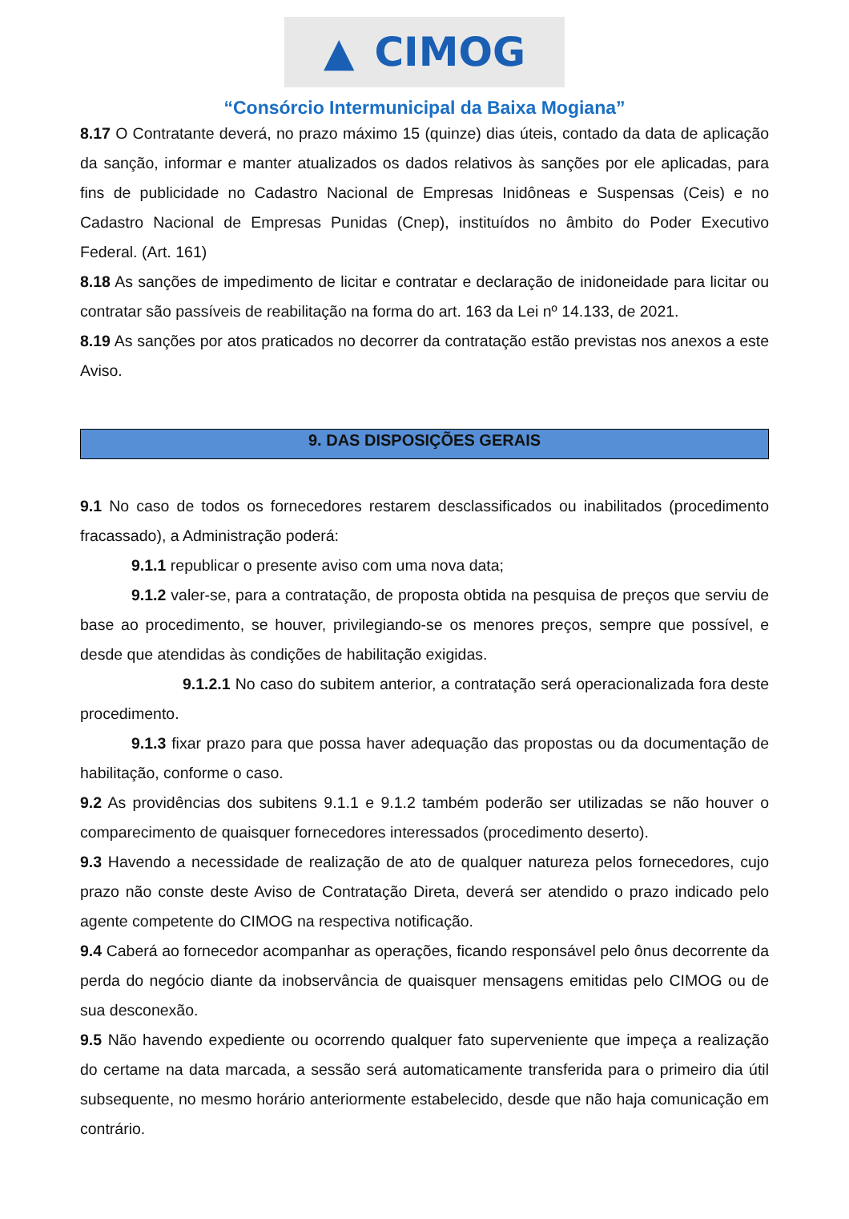▲ CIMOG
“Consórcio Intermunicipal da Baixa Mogiana”
8.17 O Contratante deverá, no prazo máximo 15 (quinze) dias úteis, contado da data de aplicação da sanção, informar e manter atualizados os dados relativos às sanções por ele aplicadas, para fins de publicidade no Cadastro Nacional de Empresas Inidôneas e Suspensas (Ceis) e no Cadastro Nacional de Empresas Punidas (Cnep), instituídos no âmbito do Poder Executivo Federal. (Art. 161)
8.18 As sanções de impedimento de licitar e contratar e declaração de inidoneidade para licitar ou contratar são passíveis de reabilitação na forma do art. 163 da Lei nº 14.133, de 2021.
8.19 As sanções por atos praticados no decorrer da contratação estão previstas nos anexos a este Aviso.
9. DAS DISPOSIÇÕES GERAIS
9.1 No caso de todos os fornecedores restarem desclassificados ou inabilitados (procedimento fracassado), a Administração poderá:
9.1.1 republicar o presente aviso com uma nova data;
9.1.2 valer-se, para a contratação, de proposta obtida na pesquisa de preços que serviu de base ao procedimento, se houver, privilegiando-se os menores preços, sempre que possível, e desde que atendidas às condições de habilitação exigidas.
9.1.2.1 No caso do subitem anterior, a contratação será operacionalizada fora deste procedimento.
9.1.3 fixar prazo para que possa haver adequação das propostas ou da documentação de habilitação, conforme o caso.
9.2 As providências dos subitens 9.1.1 e 9.1.2 também poderão ser utilizadas se não houver o comparecimento de quaisquer fornecedores interessados (procedimento deserto).
9.3 Havendo a necessidade de realização de ato de qualquer natureza pelos fornecedores, cujo prazo não conste deste Aviso de Contratação Direta, deverá ser atendido o prazo indicado pelo agente competente do CIMOG na respectiva notificação.
9.4 Caberá ao fornecedor acompanhar as operações, ficando responsável pelo ônus decorrente da perda do negócio diante da inobservância de quaisquer mensagens emitidas pelo CIMOG ou de sua desconexão.
9.5 Não havendo expediente ou ocorrendo qualquer fato superveniente que impeça a realização do certame na data marcada, a sessão será automaticamente transferida para o primeiro dia útil subsequente, no mesmo horário anteriormente estabelecido, desde que não haja comunicação em contrário.